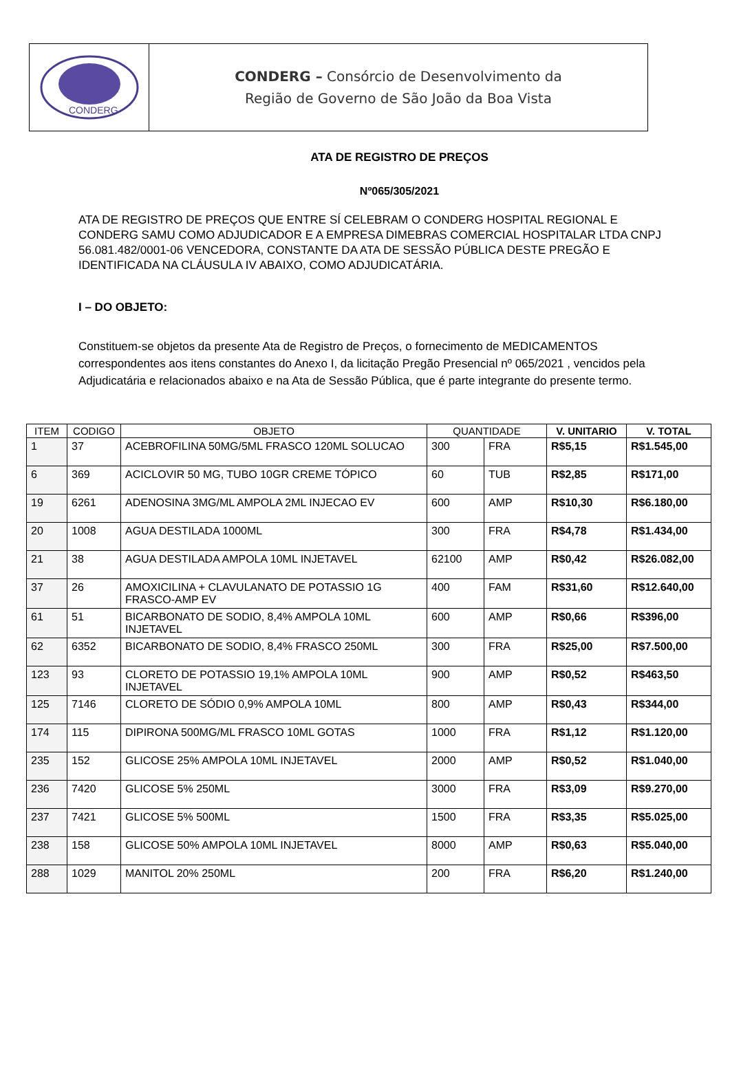CONDERG
CONDERG – Consórcio de Desenvolvimento da
Região de Governo de São João da Boa Vista
ATA DE REGISTRO DE PREÇOS
Nº065/305/2021
ATA DE REGISTRO DE PREÇOS QUE ENTRE SÍ CELEBRAM O CONDERG HOSPITAL REGIONAL E CONDERG SAMU COMO ADJUDICADOR E A EMPRESA DIMEBRAS COMERCIAL HOSPITALAR LTDA CNPJ 56.081.482/0001-06 VENCEDORA, CONSTANTE DA ATA DE SESSÃO PÚBLICA DESTE PREGÃO E IDENTIFICADA NA CLÁUSULA IV ABAIXO, COMO ADJUDICATÁRIA.
I – DO OBJETO:
Constituem-se objetos da presente Ata de Registro de Preços, o fornecimento de MEDICAMENTOS correspondentes aos itens constantes do Anexo I, da licitação Pregão Presencial nº 065/2021 , vencidos pela Adjudicatária e relacionados abaixo e na Ata de Sessão Pública, que é parte integrante do presente termo.
| ITEM | CODIGO | OBJETO | QUANTIDADE | | V. UNITARIO | V. TOTAL |
| --- | --- | --- | --- | --- | --- | --- |
| 1 | 37 | ACEBROFILINA 50MG/5ML FRASCO 120ML SOLUCAO | 300 | FRA | R$5,15 | R$1.545,00 |
| 6 | 369 | ACICLOVIR 50 MG, TUBO 10GR CREME TÓPICO | 60 | TUB | R$2,85 | R$171,00 |
| 19 | 6261 | ADENOSINA 3MG/ML AMPOLA 2ML INJECAO EV | 600 | AMP | R$10,30 | R$6.180,00 |
| 20 | 1008 | AGUA DESTILADA 1000ML | 300 | FRA | R$4,78 | R$1.434,00 |
| 21 | 38 | AGUA DESTILADA AMPOLA 10ML INJETAVEL | 62100 | AMP | R$0,42 | R$26.082,00 |
| 37 | 26 | AMOXICILINA + CLAVULANATO DE POTASSIO 1G FRASCO-AMP EV | 400 | FAM | R$31,60 | R$12.640,00 |
| 61 | 51 | BICARBONATO DE SODIO, 8,4% AMPOLA 10ML INJETAVEL | 600 | AMP | R$0,66 | R$396,00 |
| 62 | 6352 | BICARBONATO DE SODIO, 8,4% FRASCO 250ML | 300 | FRA | R$25,00 | R$7.500,00 |
| 123 | 93 | CLORETO DE POTASSIO 19,1% AMPOLA 10ML INJETAVEL | 900 | AMP | R$0,52 | R$463,50 |
| 125 | 7146 | CLORETO DE SÓDIO 0,9% AMPOLA 10ML | 800 | AMP | R$0,43 | R$344,00 |
| 174 | 115 | DIPIRONA 500MG/ML FRASCO 10ML GOTAS | 1000 | FRA | R$1,12 | R$1.120,00 |
| 235 | 152 | GLICOSE 25% AMPOLA 10ML INJETAVEL | 2000 | AMP | R$0,52 | R$1.040,00 |
| 236 | 7420 | GLICOSE 5% 250ML | 3000 | FRA | R$3,09 | R$9.270,00 |
| 237 | 7421 | GLICOSE 5% 500ML | 1500 | FRA | R$3,35 | R$5.025,00 |
| 238 | 158 | GLICOSE 50% AMPOLA 10ML INJETAVEL | 8000 | AMP | R$0,63 | R$5.040,00 |
| 288 | 1029 | MANITOL 20% 250ML | 200 | FRA | R$6,20 | R$1.240,00 |